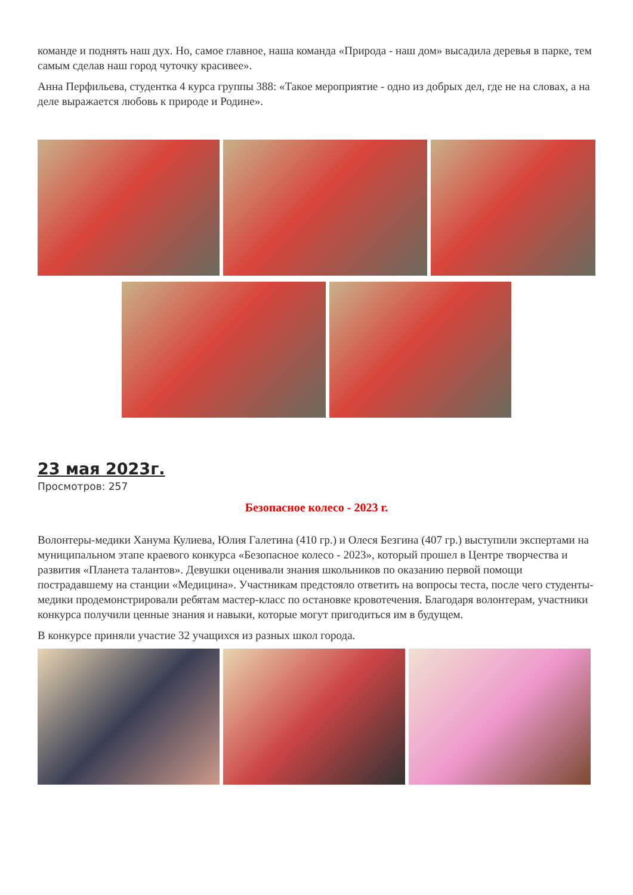команде и поднять наш дух. Но, самое главное, наша команда «Природа - наш дом» высадила деревья в парке, тем самым сделав наш город чуточку красивее».
Анна Перфильева, студентка 4 курса группы 388: «Такое мероприятие - одно из добрых дел, где не на словах, а на деле выражается любовь к природе и Родине».
23 мая 2023г.
Просмотров: 257
Безопасное колесо - 2023 г.
Волонтеры-медики Ханума Кулиева, Юлия Галетина (410 гр.) и Олеся Безгина (407 гр.) выступили экспертами на муниципальном этапе краевого конкурса «Безопасное колесо - 2023», который прошел в Центре творчества и развития «Планета талантов». Девушки оценивали знания школьников по оказанию первой помощи пострадавшему на станции «Медицина». Участникам предстояло ответить на вопросы теста, после чего студенты-медики продемонстрировали ребятам мастер-класс по остановке кровотечения. Благодаря волонтерам, участники конкурса получили ценные знания и навыки, которые могут пригодиться им в будущем.
В конкурсе приняли участие 32 учащихся из разных школ города.